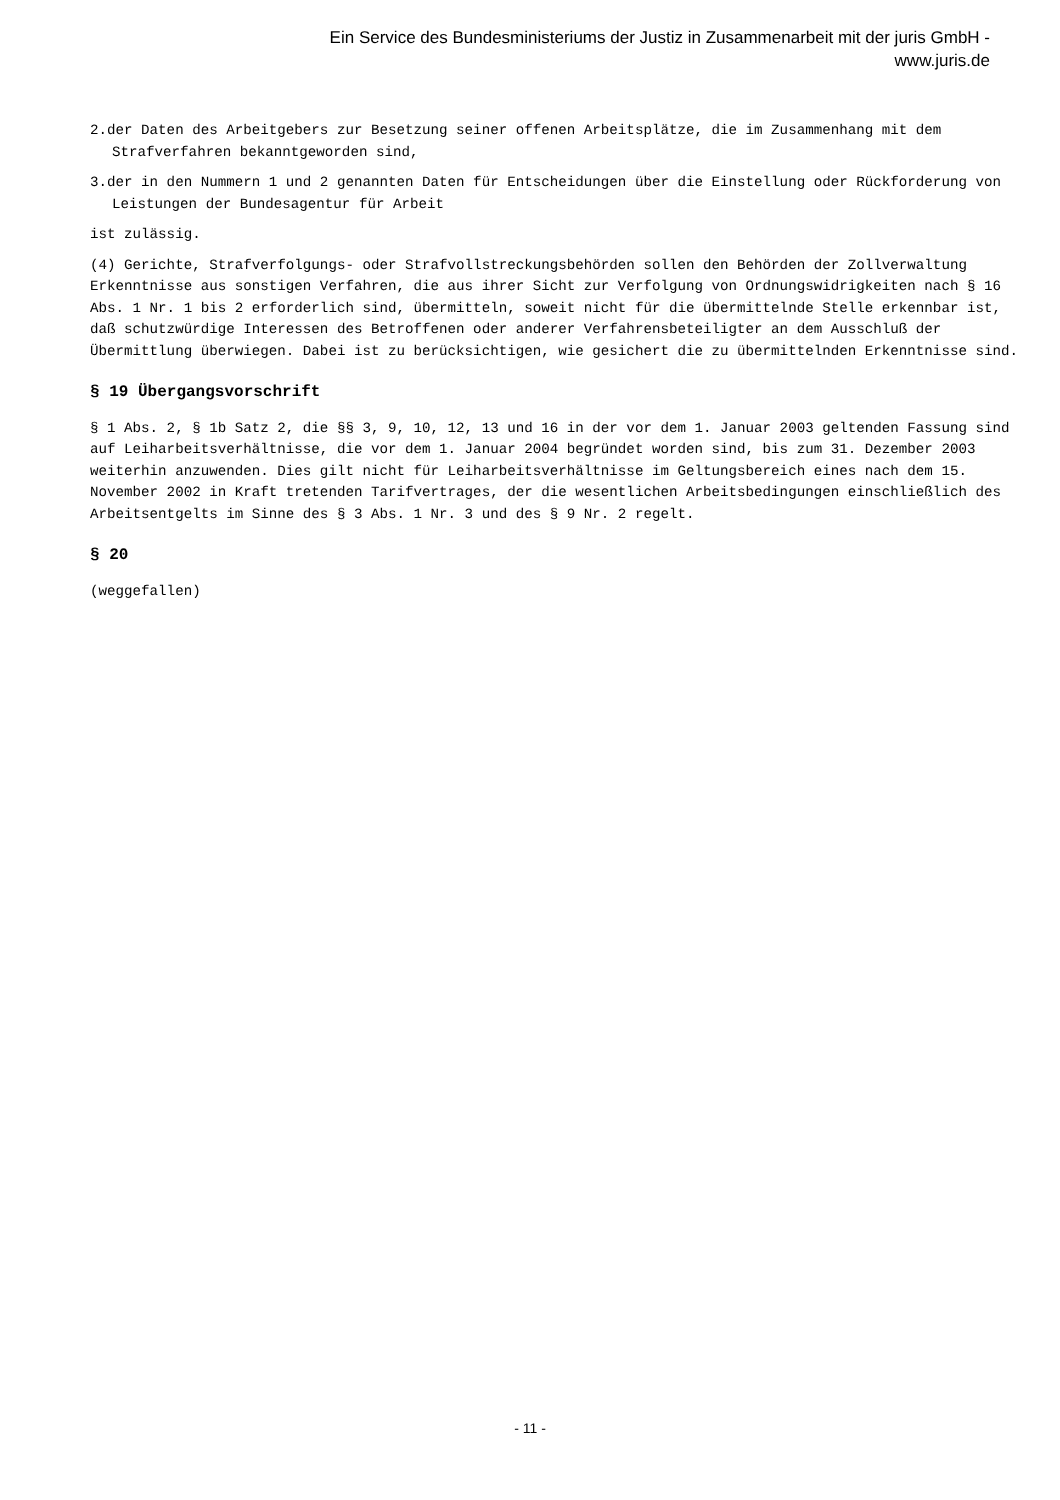Ein Service des Bundesministeriums der Justiz in Zusammenarbeit mit der juris GmbH -
www.juris.de
2.der Daten des Arbeitgebers zur Besetzung seiner offenen Arbeitsplätze, die im Zusammenhang mit dem Strafverfahren bekanntgeworden sind,
3.der in den Nummern 1 und 2 genannten Daten für Entscheidungen über die Einstellung oder Rückforderung von Leistungen der Bundesagentur für Arbeit
ist zulässig.
(4) Gerichte, Strafverfolgungs- oder Strafvollstreckungsbehörden sollen den Behörden der Zollverwaltung Erkenntnisse aus sonstigen Verfahren, die aus ihrer Sicht zur Verfolgung von Ordnungswidrigkeiten nach § 16 Abs. 1 Nr. 1 bis 2 erforderlich sind, übermitteln, soweit nicht für die übermittelnde Stelle erkennbar ist, daß schutzwürdige Interessen des Betroffenen oder anderer Verfahrensbeteiligter an dem Ausschluß der Übermittlung überwiegen. Dabei ist zu berücksichtigen, wie gesichert die zu übermittelnden Erkenntnisse sind.
§ 19 Übergangsvorschrift
§ 1 Abs. 2, § 1b Satz 2, die §§ 3, 9, 10, 12, 13 und 16 in der vor dem 1. Januar 2003 geltenden Fassung sind auf Leiharbeitsverhältnisse, die vor dem 1. Januar 2004 begründet worden sind, bis zum 31. Dezember 2003 weiterhin anzuwenden. Dies gilt nicht für Leiharbeitsverhältnisse im Geltungsbereich eines nach dem 15. November 2002 in Kraft tretenden Tarifvertrages, der die wesentlichen Arbeitsbedingungen einschließlich des Arbeitsentgelts im Sinne des § 3 Abs. 1 Nr. 3 und des § 9 Nr. 2 regelt.
§ 20
(weggefallen)
- 11 -